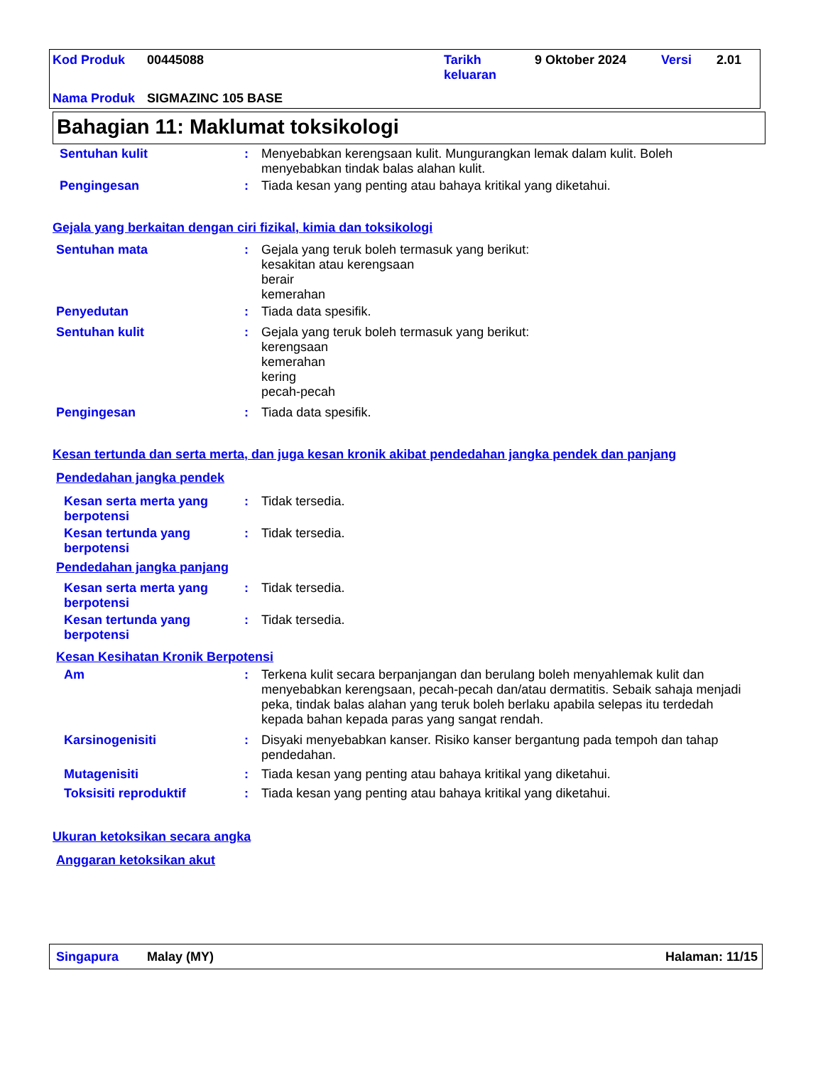| Kod Produk | 00445088 | Tarikh keluaran | 9 Oktober 2024 | Versi | 2.01 |
| Nama Produk | SIGMAZINC 105 BASE | | | | |
Bahagian 11: Maklumat toksikologi
Sentuhan kulit :
Menyebabkan kerengsaan kulit. Mungurangkan lemak dalam kulit. Boleh menyebabkan tindak balas alahan kulit.
Pengingesan :
Tiada kesan yang penting atau bahaya kritikal yang diketahui.
Gejala yang berkaitan dengan ciri fizikal, kimia dan toksikologi
Sentuhan mata :
Gejala yang teruk boleh termasuk yang berikut:
kesakitan atau kerengsaan
berair
kemerahan
Penyedutan :
Tiada data spesifik.
Sentuhan kulit :
Gejala yang teruk boleh termasuk yang berikut:
kerengsaan
kemerahan
kering
pecah-pecah
Pengingesan :
Tiada data spesifik.
Kesan tertunda dan serta merta, dan juga kesan kronik akibat pendedahan jangka pendek dan panjang
Pendedahan jangka pendek
Kesan serta merta yang berpotensi
:
Tidak tersedia.
Kesan tertunda yang berpotensi
:
Tidak tersedia.
Pendedahan jangka panjang
Kesan serta merta yang berpotensi
:
Tidak tersedia.
Kesan tertunda yang berpotensi
:
Tidak tersedia.
Kesan Kesihatan Kronik Berpotensi
Am :
Terkena kulit secara berpanjangan dan berulang boleh menyahlemak kulit dan menyebabkan kerengsaan, pecah-pecah dan/atau dermatitis. Sebaik sahaja menjadi peka, tindak balas alahan yang teruk boleh berlaku apabila selepas itu terdedah kepada bahan kepada paras yang sangat rendah.
Karsinogenisiti :
Disyaki menyebabkan kanser. Risiko kanser bergantung pada tempoh dan tahap pendedahan.
Mutagenisiti :
Tiada kesan yang penting atau bahaya kritikal yang diketahui.
Toksisiti reproduktif :
Tiada kesan yang penting atau bahaya kritikal yang diketahui.
Ukuran ketoksikan secara angka
Anggaran ketoksikan akut
Singapura Malay (MY) Halaman: 11/15